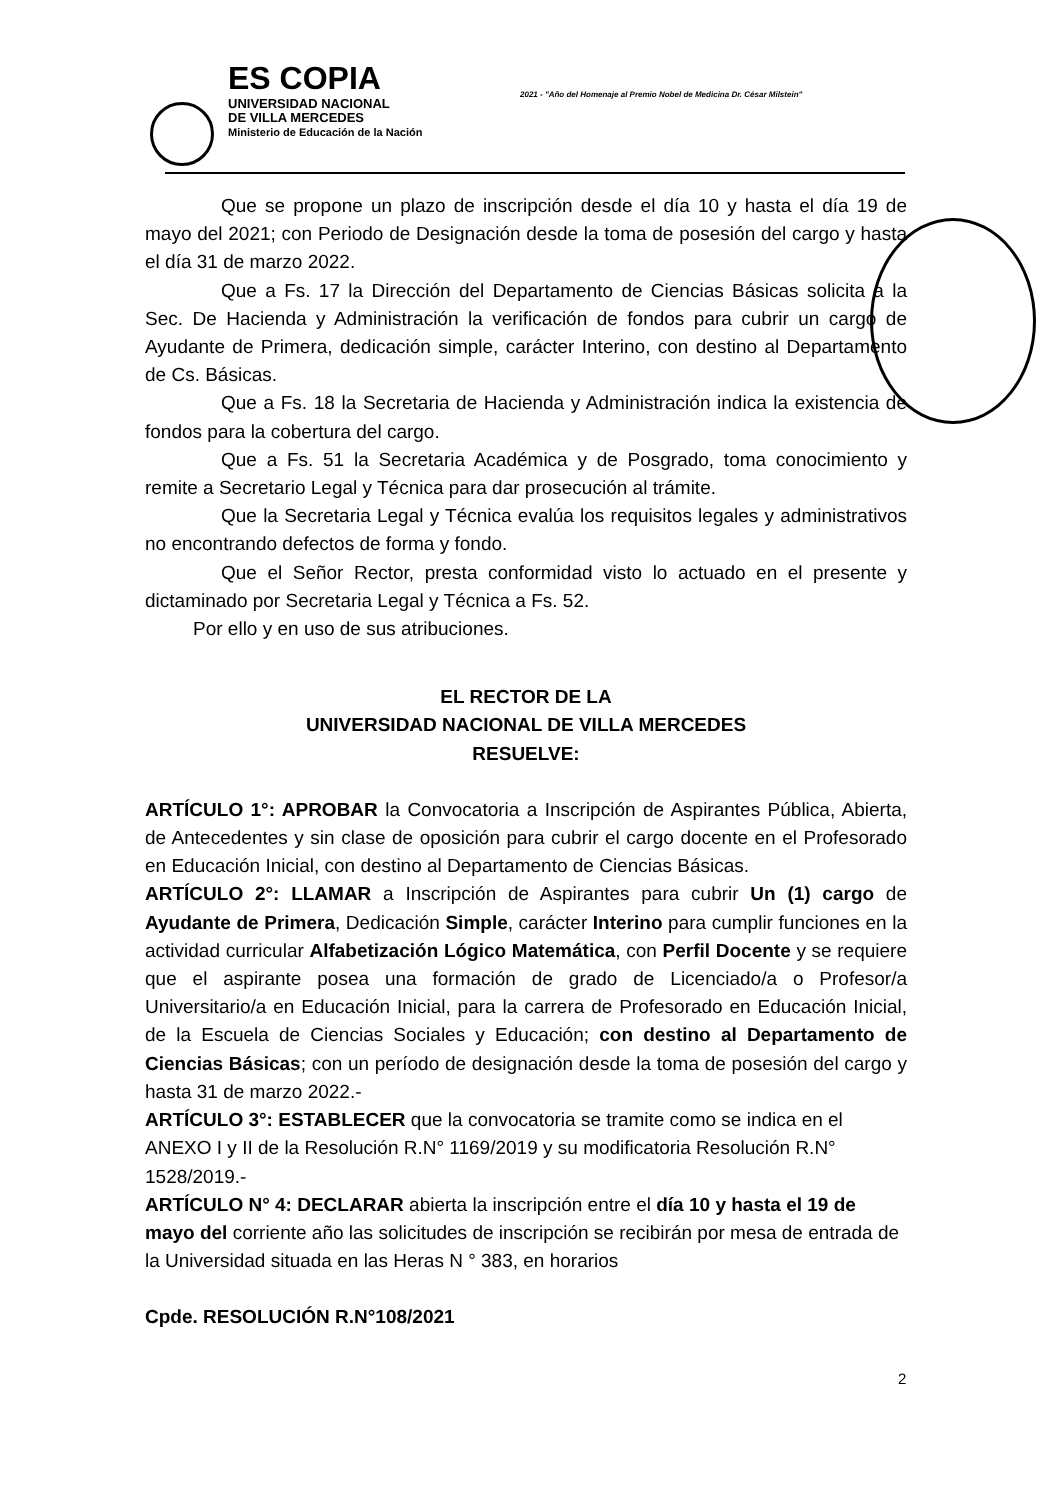ES COPIA
UNIVERSIDAD NACIONAL
DE VILLA MERCEDES
Ministerio de Educación de la Nación
2021 - "Año del Homenaje al Premio Nobel de Medicina Dr. César Milstein"
Que se propone un plazo de inscripción desde el día 10 y hasta el día 19 de mayo del 2021; con Periodo de Designación desde la toma de posesión del cargo y hasta el día 31 de marzo 2022.
Que a Fs. 17 la Dirección del Departamento de Ciencias Básicas solicita a la Sec. De Hacienda y Administración la verificación de fondos para cubrir un cargo de Ayudante de Primera, dedicación simple, carácter Interino, con destino al Departamento de Cs. Básicas.
Que a Fs. 18 la Secretaria de Hacienda y Administración indica la existencia de fondos para la cobertura del cargo.
Que a Fs. 51 la Secretaria Académica y de Posgrado, toma conocimiento y remite a Secretario Legal y Técnica para dar prosecución al trámite.
Que la Secretaria Legal y Técnica evalúa los requisitos legales y administrativos no encontrando defectos de forma y fondo.
Que el Señor Rector, presta conformidad visto lo actuado en el presente y dictaminado por Secretaria Legal y Técnica a Fs. 52.
Por ello y en uso de sus atribuciones.
EL RECTOR DE LA
UNIVERSIDAD NACIONAL DE VILLA MERCEDES
RESUELVE:
ARTÍCULO 1°: APROBAR la Convocatoria a Inscripción de Aspirantes Pública, Abierta, de Antecedentes y sin clase de oposición para cubrir el cargo docente en el Profesorado en Educación Inicial, con destino al Departamento de Ciencias Básicas.
ARTÍCULO 2°: LLAMAR a Inscripción de Aspirantes para cubrir Un (1) cargo de Ayudante de Primera, Dedicación Simple, carácter Interino para cumplir funciones en la actividad curricular Alfabetización Lógico Matemática, con Perfil Docente y se requiere que el aspirante posea una formación de grado de Licenciado/a o Profesor/a Universitario/a en Educación Inicial, para la carrera de Profesorado en Educación Inicial, de la Escuela de Ciencias Sociales y Educación; con destino al Departamento de Ciencias Básicas; con un período de designación desde la toma de posesión del cargo y hasta 31 de marzo 2022.-
ARTÍCULO 3°: ESTABLECER que la convocatoria se tramite como se indica en el ANEXO I y II de la Resolución R.N° 1169/2019 y su modificatoria Resolución R.N° 1528/2019.-
ARTÍCULO N° 4: DECLARAR abierta la inscripción entre el día 10 y hasta el 19 de mayo del corriente año las solicitudes de inscripción se recibirán por mesa de entrada de la Universidad situada en las Heras N ° 383, en horarios
Cpde. RESOLUCIÓN R.N°108/2021
2